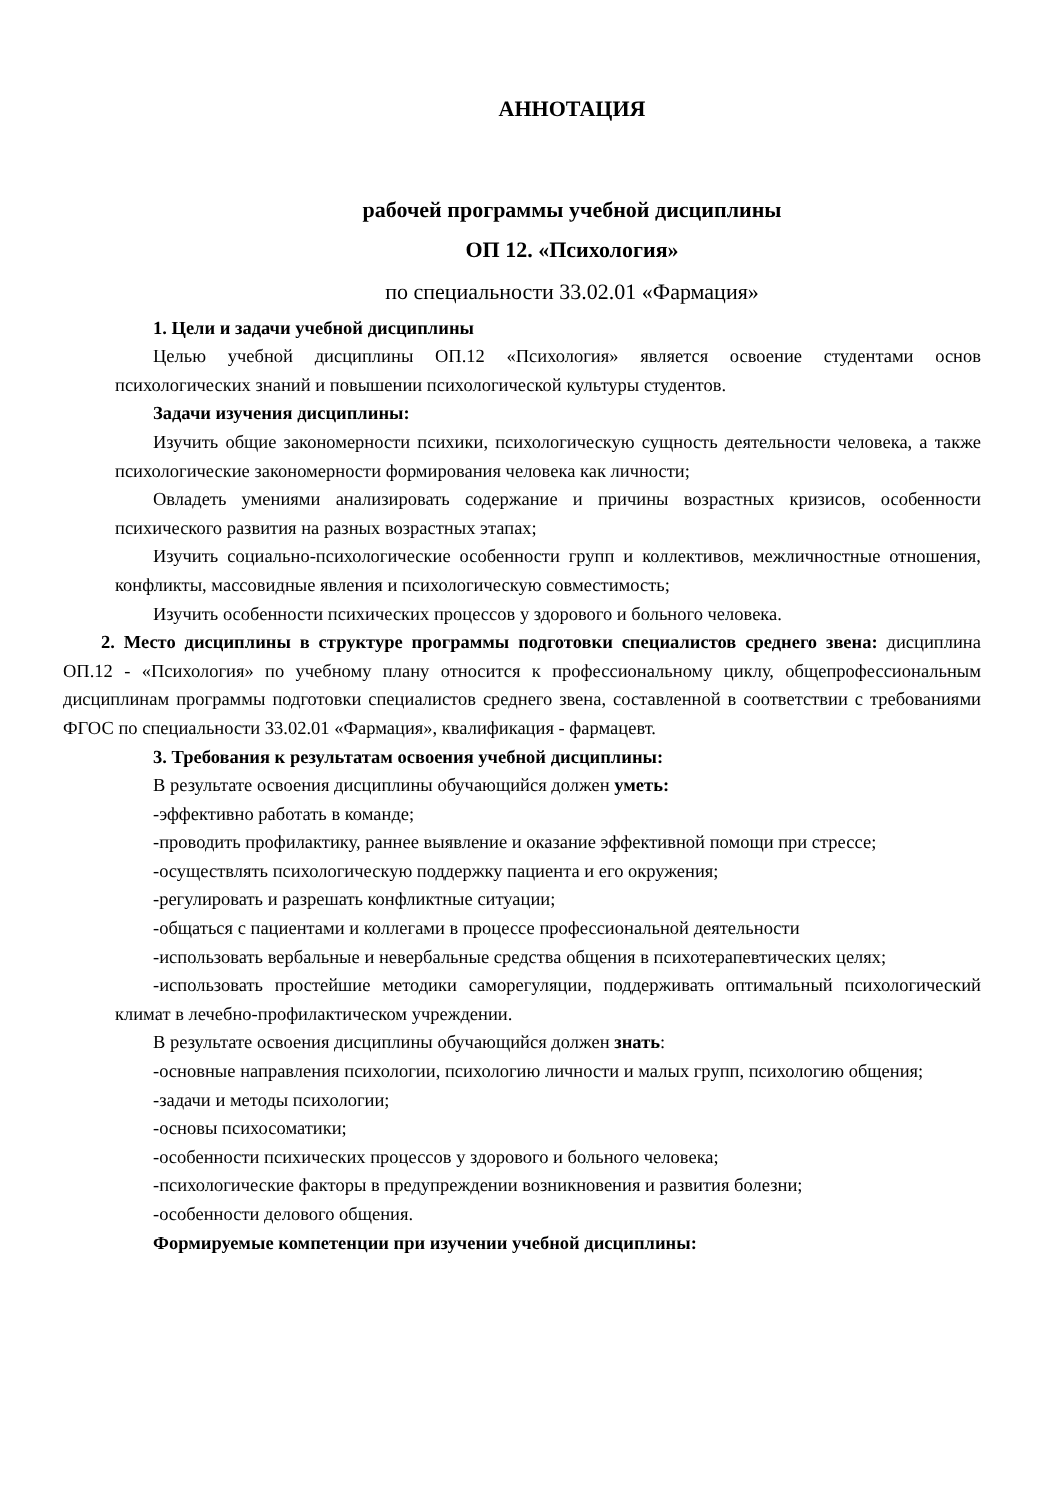АННОТАЦИЯ
рабочей программы учебной дисциплины
ОП 12. «Психология»
по специальности 33.02.01 «Фармация»
1. Цели и задачи учебной дисциплины
Целью учебной дисциплины ОП.12 «Психология» является освоение студентами основ психологических знаний и повышении психологической культуры студентов.
Задачи изучения дисциплины:
Изучить общие закономерности психики, психологическую сущность деятельности человека, а также психологические закономерности формирования человека как личности;
Овладеть умениями анализировать содержание и причины возрастных кризисов, особенности психического развития на разных возрастных этапах;
Изучить социально-психологические особенности групп и коллективов, межличностные отношения, конфликты, массовидные явления и психологическую совместимость;
Изучить особенности психических процессов у здорового и больного человека.
2. Место дисциплины в структуре программы подготовки специалистов среднего звена: дисциплина ОП.12 - «Психология» по учебному плану относится к профессиональному циклу, общепрофессиональным дисциплинам программы подготовки специалистов среднего звена, составленной в соответствии с требованиями ФГОС по специальности 33.02.01 «Фармация», квалификация - фармацевт.
3. Требования к результатам освоения учебной дисциплины:
В результате освоения дисциплины обучающийся должен уметь:
-эффективно работать в команде;
-проводить профилактику, раннее выявление и оказание эффективной помощи при стрессе;
-осуществлять психологическую поддержку пациента и его окружения;
-регулировать и разрешать конфликтные ситуации;
-общаться с пациентами и коллегами в процессе профессиональной деятельности
-использовать вербальные и невербальные средства общения в психотерапевтических целях;
-использовать простейшие методики саморегуляции, поддерживать оптимальный психологический климат в лечебно-профилактическом учреждении.
В результате освоения дисциплины обучающийся должен знать:
-основные направления психологии, психологию личности и малых групп, психологию общения;
-задачи и методы психологии;
-основы психосоматики;
-особенности психических процессов у здорового и больного человека;
-психологические факторы в предупреждении возникновения и развития болезни;
-особенности делового общения.
Формируемые компетенции при изучении учебной дисциплины: